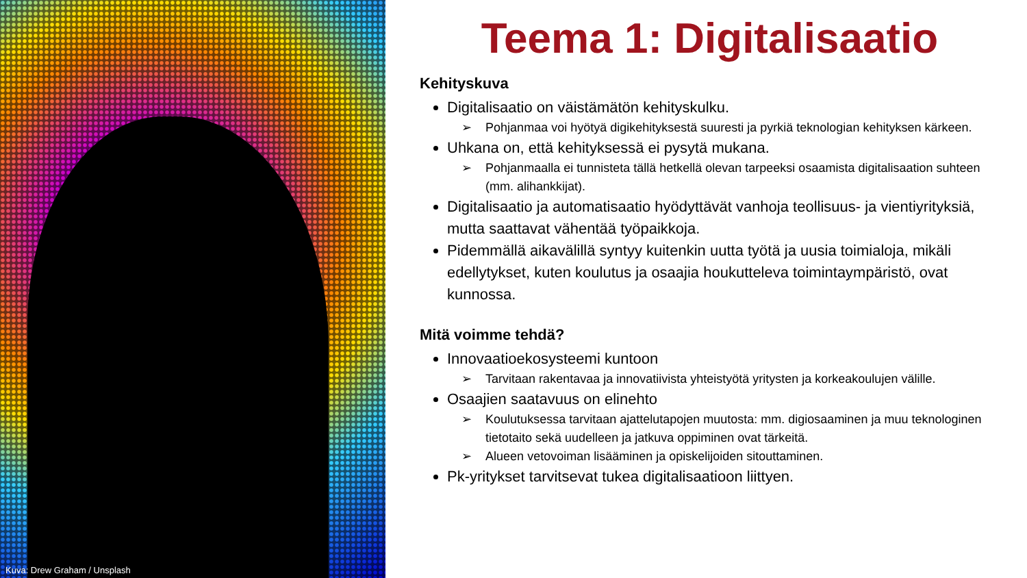Kuva: Drew Graham / Unsplash
Teema 1: Digitalisaatio
Kehityskuva
Digitalisaatio on väistämätön kehityskulku.
➢ Pohjanmaa voi hyötyä digikehityksestä suuresti ja pyrkiä teknologian kehityksen kärkeen.
Uhkana on, että kehityksessä ei pysytä mukana.
➢ Pohjanmaalla ei tunnisteta tällä hetkellä olevan tarpeeksi osaamista digitalisaation suhteen (mm. alihankkijat).
Digitalisaatio ja automatisaatio hyödyttävät vanhoja teollisuus- ja vientiyrityksiä, mutta saattavat vähentää työpaikkoja.
Pidemmällä aikavälillä syntyy kuitenkin uutta työtä ja uusia toimialoja, mikäli edellytykset, kuten koulutus ja osaajia houkutteleva toimintaympäristö, ovat kunnossa.
Mitä voimme tehdä?
Innovaatioekosysteemi kuntoon
➢ Tarvitaan rakentavaa ja innovatiivista yhteistyötä yritysten ja korkeakoulujen välille.
Osaajien saatavuus on elinehto
➢ Koulutuksessa tarvitaan ajattelutapojen muutosta: mm. digiosaaminen ja muu teknologinen tietotaito sekä uudelleen ja jatkuva oppiminen ovat tärkeitä.
➢ Alueen vetovoiman lisääminen ja opiskelijoiden sitouttaminen.
Pk-yritykset tarvitsevat tukea digitalisaatioon liittyen.